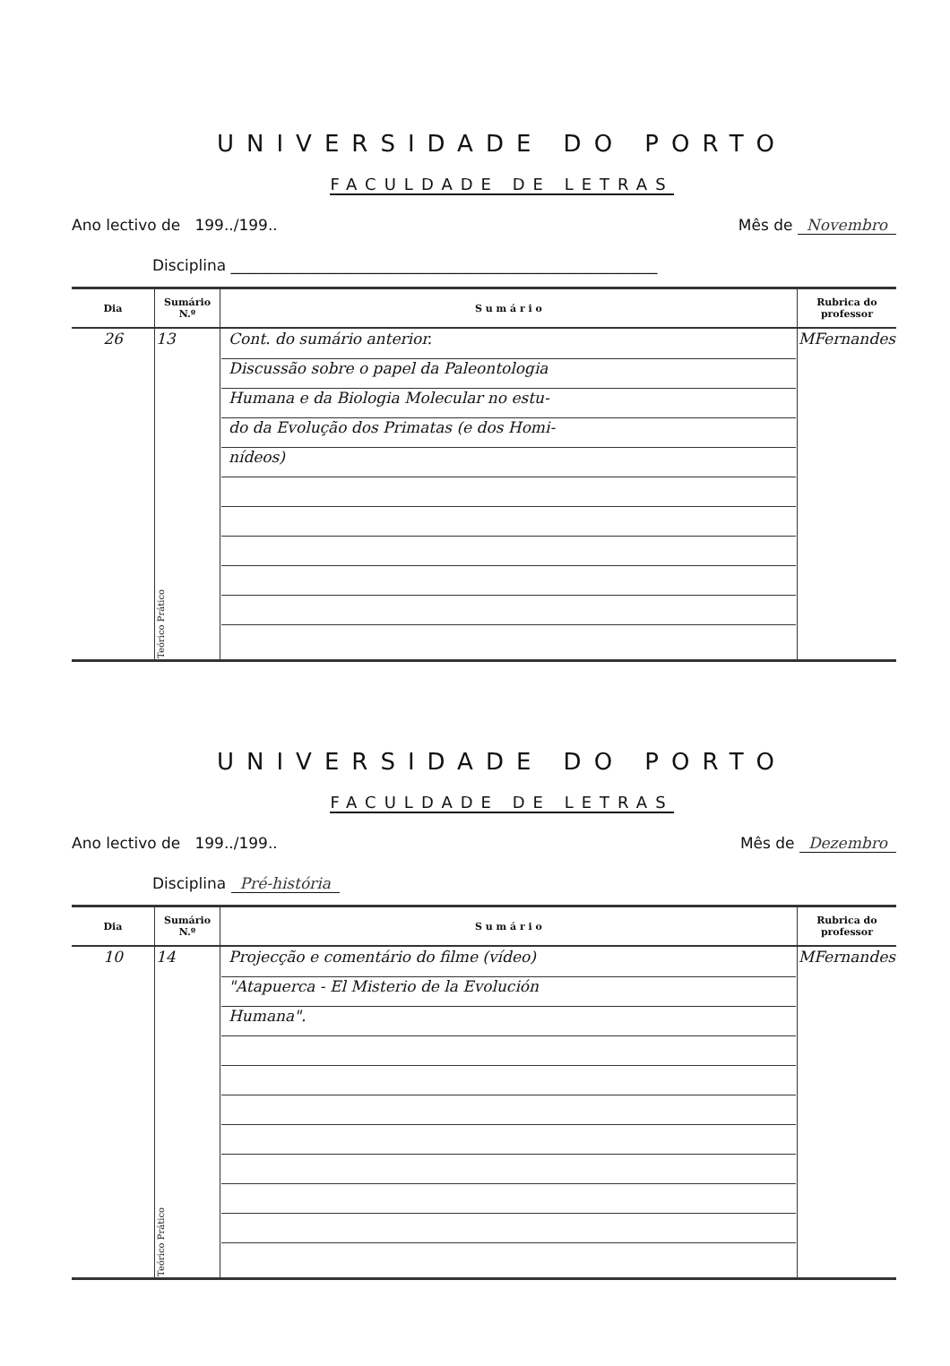UNIVERSIDADE DO PORTO
FACULDADE DE LETRAS
Ano lectivo de 199../199.. Mês de Novembro
Disciplina ________________________________________________________
| Dia | Sumário N.º | S u m á r i o | Rubrica do professor |
| --- | --- | --- | --- |
| 26 | 13 Teórico Prático | Cont. do sumário anterior. Discussão sobre o papel da Paleontologia Humana e da Biologia Molecular no estu- do da Evolução dos Primatas (e dos Homi- nídeos) | MFernandes |
UNIVERSIDADE DO PORTO
FACULDADE DE LETRAS
Ano lectivo de 199../199.. Mês de Dezembro
Disciplina Pré-história
| Dia | Sumário N.º | S u m á r i o | Rubrica do professor |
| --- | --- | --- | --- |
| 10 | 14 Teórico Prático | Projecção e comentário do filme (vídeo) "Atapuerca - El Misterio de la Evolución Humana". | MFernandes |